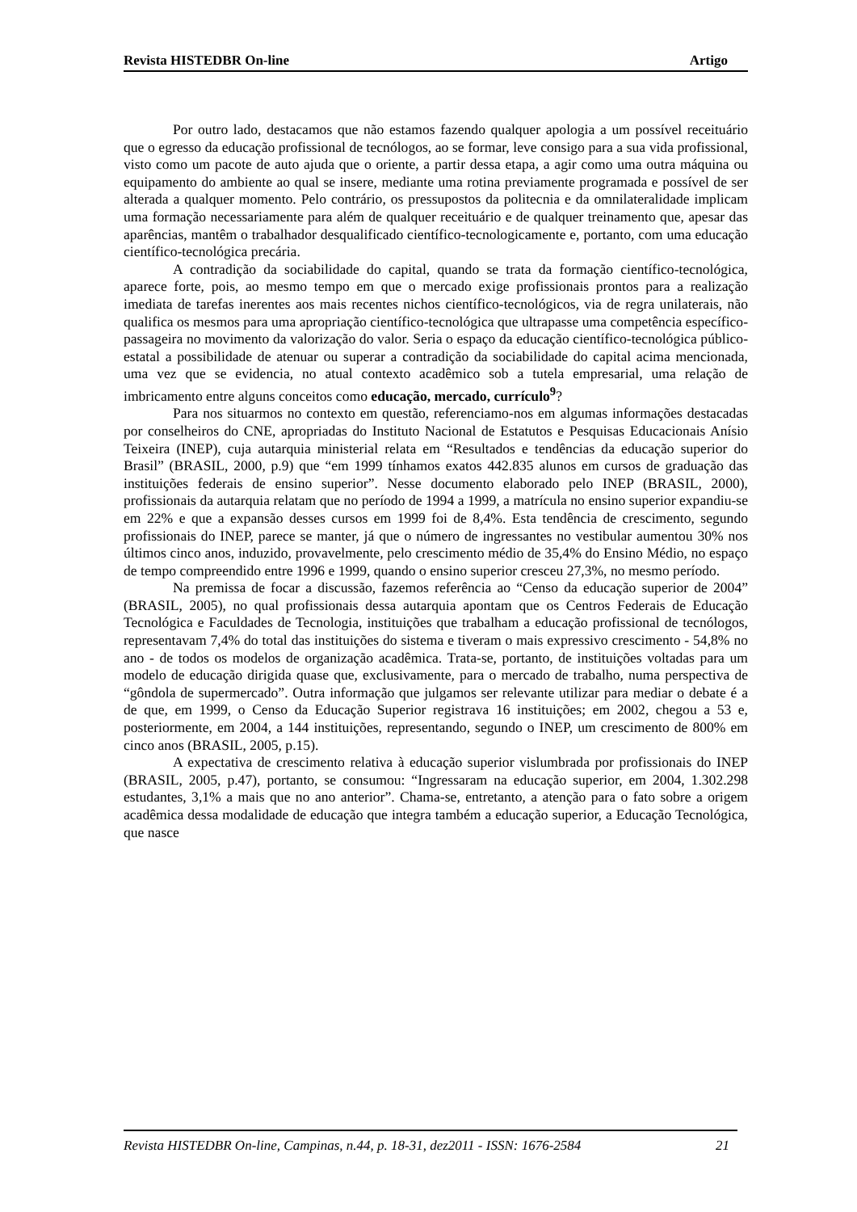Revista HISTEDBR On-line Artigo
Por outro lado, destacamos que não estamos fazendo qualquer apologia a um possível receituário que o egresso da educação profissional de tecnólogos, ao se formar, leve consigo para a sua vida profissional, visto como um pacote de auto ajuda que o oriente, a partir dessa etapa, a agir como uma outra máquina ou equipamento do ambiente ao qual se insere, mediante uma rotina previamente programada e possível de ser alterada a qualquer momento. Pelo contrário, os pressupostos da politecnia e da omnilateralidade implicam uma formação necessariamente para além de qualquer receituário e de qualquer treinamento que, apesar das aparências, mantêm o trabalhador desqualificado científico-tecnologicamente e, portanto, com uma educação científico-tecnológica precária.
A contradição da sociabilidade do capital, quando se trata da formação científico-tecnológica, aparece forte, pois, ao mesmo tempo em que o mercado exige profissionais prontos para a realização imediata de tarefas inerentes aos mais recentes nichos científico-tecnológicos, via de regra unilaterais, não qualifica os mesmos para uma apropriação científico-tecnológica que ultrapasse uma competência específico-passageira no movimento da valorização do valor. Seria o espaço da educação científico-tecnológica público-estatal a possibilidade de atenuar ou superar a contradição da sociabilidade do capital acima mencionada, uma vez que se evidencia, no atual contexto acadêmico sob a tutela empresarial, uma relação de imbricamento entre alguns conceitos como educação, mercado, currículo<sup>9</sup>?
Para nos situarmos no contexto em questão, referenciamo-nos em algumas informações destacadas por conselheiros do CNE, apropriadas do Instituto Nacional de Estatutos e Pesquisas Educacionais Anísio Teixeira (INEP), cuja autarquia ministerial relata em “Resultados e tendências da educação superior do Brasil” (BRASIL, 2000, p.9) que “em 1999 tínhamos exatos 442.835 alunos em cursos de graduação das instituições federais de ensino superior”. Nesse documento elaborado pelo INEP (BRASIL, 2000), profissionais da autarquia relatam que no período de 1994 a 1999, a matrícula no ensino superior expandiu-se em 22% e que a expansão desses cursos em 1999 foi de 8,4%. Esta tendência de crescimento, segundo profissionais do INEP, parece se manter, já que o número de ingressantes no vestibular aumentou 30% nos últimos cinco anos, induzido, provavelmente, pelo crescimento médio de 35,4% do Ensino Médio, no espaço de tempo compreendido entre 1996 e 1999, quando o ensino superior cresceu 27,3%, no mesmo período.
Na premissa de focar a discussão, fazemos referência ao “Censo da educação superior de 2004” (BRASIL, 2005), no qual profissionais dessa autarquia apontam que os Centros Federais de Educação Tecnológica e Faculdades de Tecnologia, instituições que trabalham a educação profissional de tecnólogos, representavam 7,4% do total das instituições do sistema e tiveram o mais expressivo crescimento - 54,8% no ano - de todos os modelos de organização acadêmica. Trata-se, portanto, de instituições voltadas para um modelo de educação dirigida quase que, exclusivamente, para o mercado de trabalho, numa perspectiva de “gôndola de supermercado”. Outra informação que julgamos ser relevante utilizar para mediar o debate é a de que, em 1999, o Censo da Educação Superior registrava 16 instituições; em 2002, chegou a 53 e, posteriormente, em 2004, a 144 instituições, representando, segundo o INEP, um crescimento de 800% em cinco anos (BRASIL, 2005, p.15).
A expectativa de crescimento relativa à educação superior vislumbrada por profissionais do INEP (BRASIL, 2005, p.47), portanto, se consumou: “Ingressaram na educação superior, em 2004, 1.302.298 estudantes, 3,1% a mais que no ano anterior”. Chama-se, entretanto, a atenção para o fato sobre a origem acadêmica dessa modalidade de educação que integra também a educação superior, a Educação Tecnológica, que nasce
Revista HISTEDBR On-line, Campinas, n.44, p. 18-31, dez2011 - ISSN: 1676-2584 21